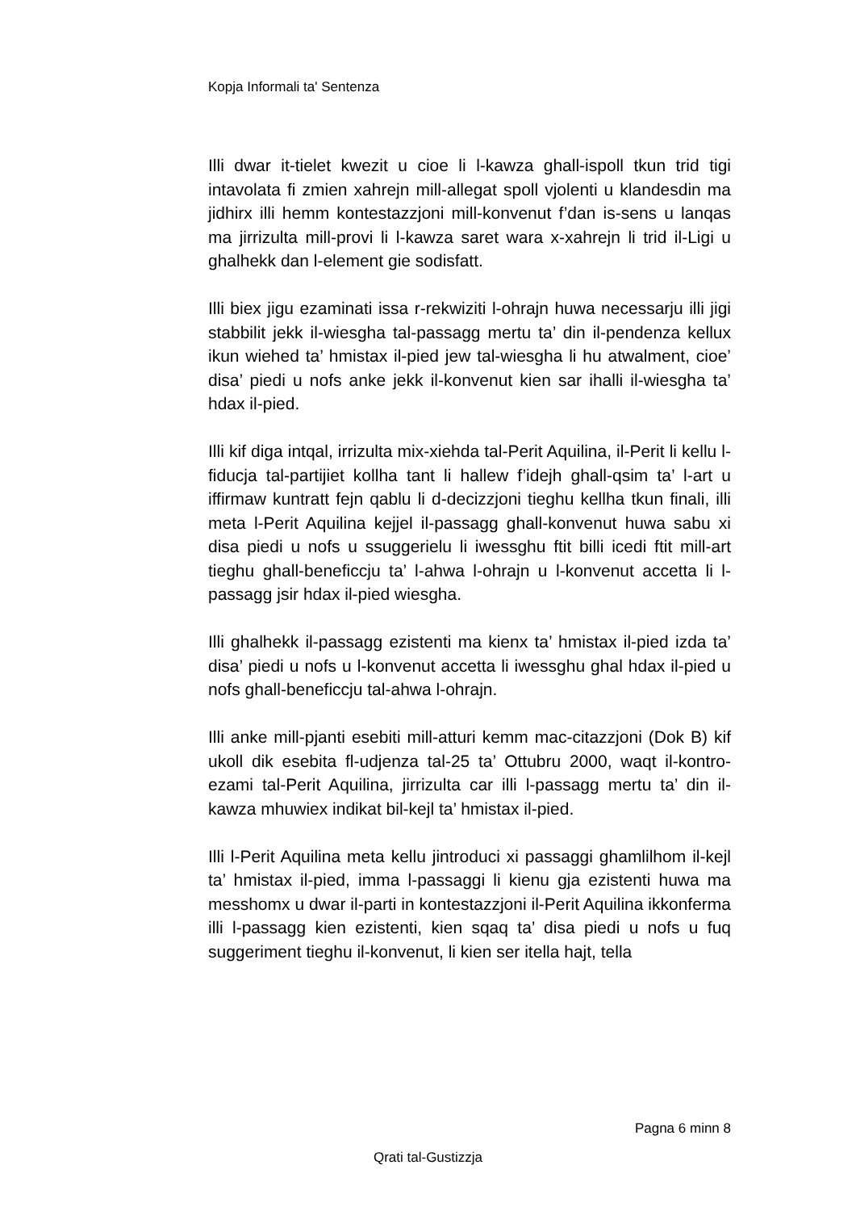Kopja Informali ta' Sentenza
Illi dwar it-tielet kwezit u cioe li l-kawza ghall-ispoll tkun trid tigi intavolata fi zmien xahrejn mill-allegat spoll vjolenti u klandesdin ma jidhirx illi hemm kontestazzjoni mill-konvenut f’dan is-sens u lanqas ma jirrizulta mill-provi li l-kawza saret wara x-xahrejn li trid il-Ligi u ghalhekk dan l-element gie sodisfatt.
Illi biex jigu ezaminati issa r-rekwiziti l-ohrajn huwa necessarju illi jigi stabbilit jekk il-wiesgha tal-passagg mertu ta’ din il-pendenza kellux ikun wiehed ta’ hmistax il-pied jew tal-wiesgha li hu atwalment, cioe’ disa’ piedi u nofs anke jekk il-konvenut kien sar ihalli il-wiesgha ta’ hdax il-pied.
Illi kif diga intqal, irrizulta mix-xiehda tal-Perit Aquilina, il-Perit li kellu l-fiducja tal-partijiet kollha tant li hallew f’idejh ghall-qsim ta’ l-art u iffirmaw kuntratt fejn qablu li d-decizzjoni tieghu kellha tkun finali, illi meta l-Perit Aquilina kejjel il-passagg ghall-konvenut huwa sabu xi disa piedi u nofs u ssuggerielu li iwessghu ftit billi icedi ftit mill-art tieghu ghall-beneficcju ta’ l-ahwa l-ohrajn u l-konvenut accetta li l-passagg jsir hdax il-pied wiesgha.
Illi ghalhekk il-passagg ezistenti ma kienx ta’ hmistax il-pied izda ta’ disa’ piedi u nofs u l-konvenut accetta li iwessghu ghal hdax il-pied u nofs ghall-beneficcju tal-ahwa l-ohrajn.
Illi anke mill-pjanti esebiti mill-atturi kemm mac-citazzjoni (Dok B) kif ukoll dik esebita fl-udjenza tal-25 ta’ Ottubru 2000, waqt il-kontro-ezami tal-Perit Aquilina, jirrizulta car illi l-passagg mertu ta’ din il-kawza mhuwiex indikat bil-kejl ta’ hmistax il-pied.
Illi l-Perit Aquilina meta kellu jintroduci xi passaggi ghamlilhom il-kejl ta’ hmistax il-pied, imma l-passaggi li kienu gja ezistenti huwa ma messhomx u dwar il-parti in kontestazzjoni il-Perit Aquilina ikkonferma illi l-passagg kien ezistenti, kien sqaq ta’ disa piedi u nofs u fuq suggeriment tieghu il-konvenut, li kien ser itella hajt, tella
Pagna 6 minn 8
Qrati tal-Gustizzja